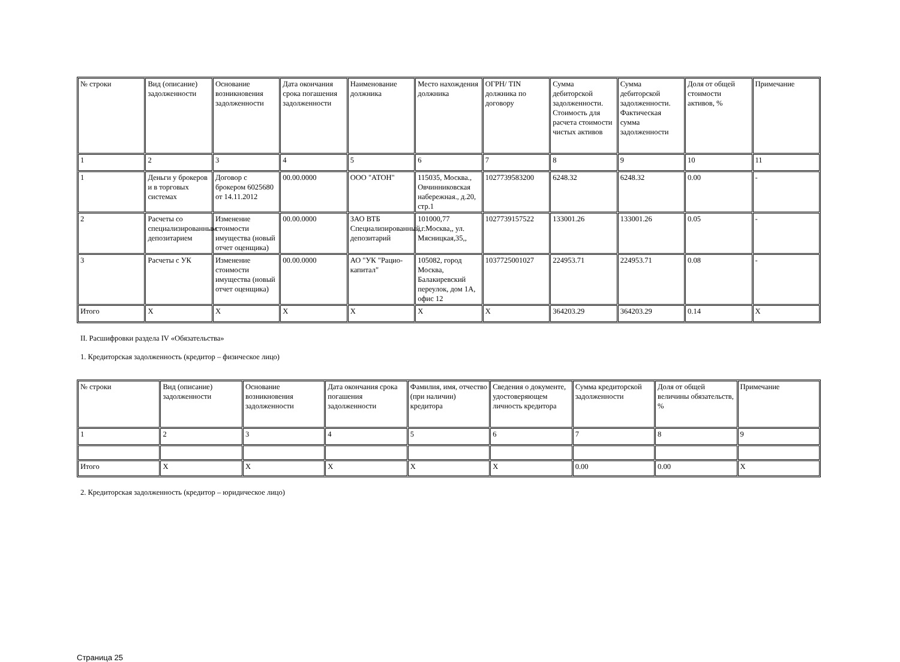| № строки | Вид (описание) задолженности | Основание возникновения задолженности | Дата окончания срока погашения задолженности | Наименование должника | Место нахождения должника | ОГРН/ TIN должника по договору | Сумма дебиторской задолженности. Стоимость для расчета стоимости чистых активов | Сумма дебиторской задолженности. Фактическая сумма задолженности | Доля от общей стоимости активов, % | Примечание |
| 1 | 2 | 3 | 4 | 5 | 6 | 7 | 8 | 9 | 10 | 11 |
| 1 | Деньги у брокеров и в торговых системах | Договор с брокером 6025680 от 14.11.2012 | 00.00.0000 | ООО "АТОН" | 115035, Москва., Овчинниковская набережная., д.20, стр.1 | 1027739583200 | 6248.32 | 6248.32 | 0.00 | - |
| 2 | Расчеты со специализированным депозитарием | Изменение стоимости имущества (новый отчет оценщика) | 00.00.0000 | ЗАО ВТБ Специализированный депозитарий | 101000,77 ,,г.Москва,, ул. Мясницкая,35,, | 1027739157522 | 133001.26 | 133001.26 | 0.05 | - |
| 3 | Расчеты с УК | Изменение стоимости имущества (новый отчет оценщика) | 00.00.0000 | АО "УК "Рацио-капитал" | 105082, город Москва, Балакиревский переулок, дом 1А, офис 12 | 1037725001027 | 224953.71 | 224953.71 | 0.08 | - |
| Итого | X | X | X | X | X | X | 364203.29 | 364203.29 | 0.14 | X |
II. Расшифровки раздела IV «Обязательства»
1. Кредиторская задолженность (кредитор – физическое лицо)
| № строки | Вид (описание) задолженности | Основание возникновения задолженности | Дата окончания срока погашения задолженности | Фамилия, имя, отчество (при наличии) кредитора | Сведения о документе, удостоверяющем личность кредитора | Сумма кредиторской задолженности | Доля от общей величины обязательств, % | Примечание |
| 1 | 2 | 3 | 4 | 5 | 6 | 7 | 8 | 9 |
| Итого | X | X | X | X | X | 0.00 | 0.00 | X |
2. Кредиторская задолженность (кредитор – юридическое лицо)
Страница 25